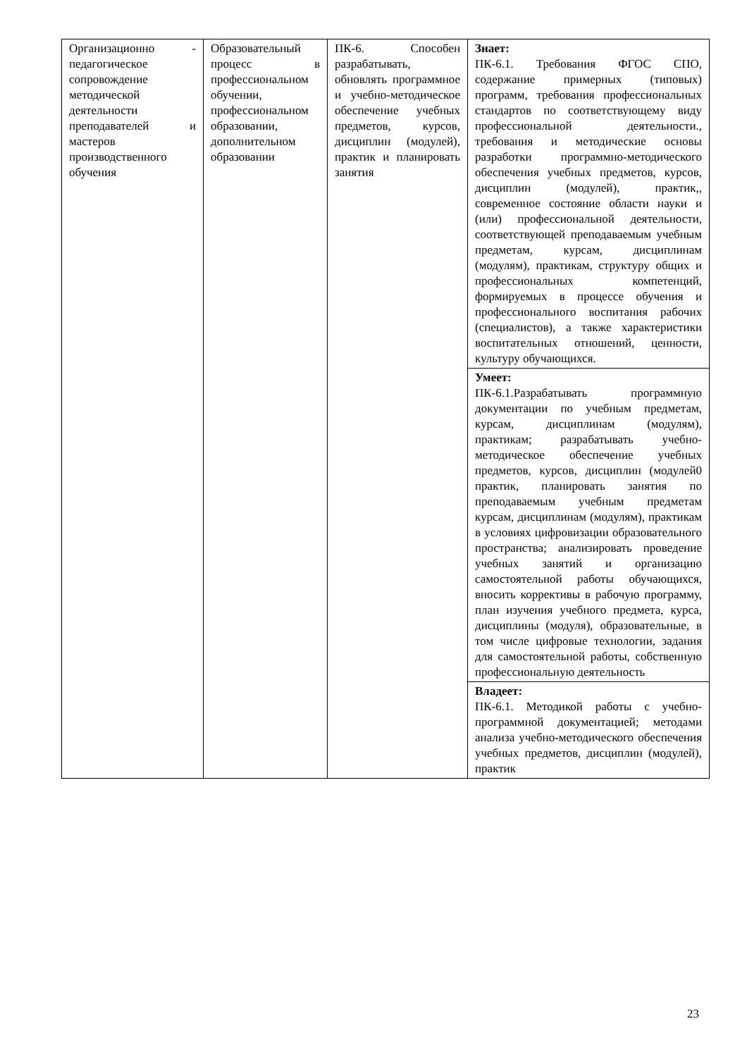| Организационно - педагогическое сопровождение методической деятельности преподавателей и мастеров производственного обучения | Образовательный процесс в профессиональном обучении, профессиональном образовании, дополнительном образовании | ПК-6. Способен разрабатывать, обновлять программное и учебно-методическое обеспечение учебных предметов, курсов, дисциплин (модулей), практик и планировать занятия | Знает: ПК-6.1. Требования ФГОС СПО, содержание примерных (типовых) программ, требования профессиональных стандартов по соответствующему виду профессиональной деятельности., требования и методические основы разработки программно-методического обеспечения учебных предметов, курсов, дисциплин (модулей), практик,, современное состояние области науки и (или) профессиональной деятельности, соответствующей преподаваемым учебным предметам, курсам, дисциплинам (модулям), практикам, структуру общих и профессиональных компетенций, формируемых в процессе обучения и профессионального воспитания рабочих (специалистов), а также характеристики воспитательных отношений, ценности, культуру обучающихся. |
| | | | Умеет: ПК-6.1.Разрабатывать программную документации по учебным предметам, курсам, дисциплинам (модулям), практикам; разрабатывать учебно-методическое обеспечение учебных предметов, курсов, дисциплин (модулей0 практик, планировать занятия по преподаваемым учебным предметам курсам, дисциплинам (модулям), практикам в условиях цифровизации образовательного пространства; анализировать проведение учебных занятий и организацию самостоятельной работы обучающихся, вносить коррективы в рабочую программу, план изучения учебного предмета, курса, дисциплины (модуля), образовательные, в том числе цифровые технологии, задания для самостоятельной работы, собственную профессиональную деятельность |
| | | | Владеет: ПК-6.1. Методикой работы с учебно-программной документацией; методами анализа учебно-методического обеспечения учебных предметов, дисциплин (модулей), практик |
23